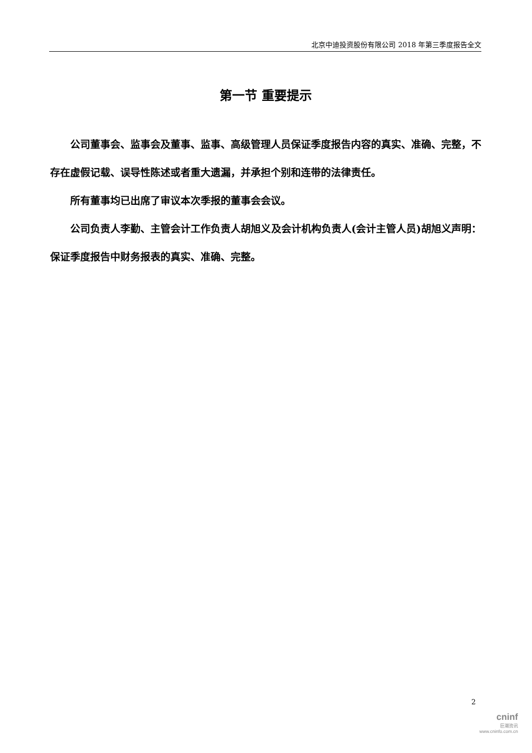北京中迪投资股份有限公司 2018 年第三季度报告全文
第一节 重要提示
公司董事会、监事会及董事、监事、高级管理人员保证季度报告内容的真实、准确、完整，不存在虚假记载、误导性陈述或者重大遗漏，并承担个别和连带的法律责任。
所有董事均已出席了审议本次季报的董事会会议。
公司负责人李勤、主管会计工作负责人胡旭义及会计机构负责人(会计主管人员)胡旭义声明：保证季度报告中财务报表的真实、准确、完整。
2
cninf
巨潮资讯
www.cninfo.com.cn